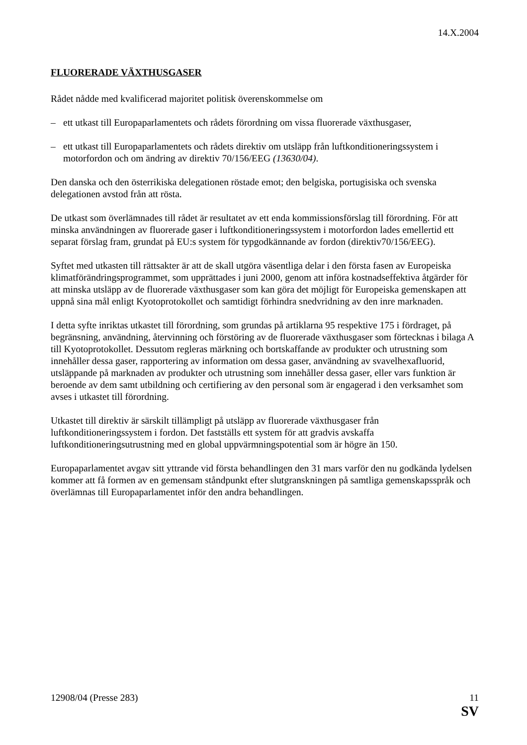14.X.2004
FLUORERADE VÄXTHUSGASER
Rådet nådde med kvalificerad majoritet politisk överenskommelse om
– ett utkast till Europaparlamentets och rådets förordning om vissa fluorerade växthusgaser,
– ett utkast till Europaparlamentets och rådets direktiv om utsläpp från luftkonditioneringssystem i motorfordon och om ändring av direktiv 70/156/EEG (13630/04).
Den danska och den österrikiska delegationen röstade emot; den belgiska, portugisiska och svenska delegationen avstod från att rösta.
De utkast som överlämnades till rådet är resultatet av ett enda kommissionsförslag till förordning. För att minska användningen av fluorerade gaser i luftkonditioneringssystem i motorfordon lades emellertid ett separat förslag fram, grundat på EU:s system för typgodkännande av fordon (direktiv70/156/EEG).
Syftet med utkasten till rättsakter är att de skall utgöra väsentliga delar i den första fasen av Europeiska klimatförändringsprogrammet, som upprättades i juni 2000, genom att införa kostnadseffektiva åtgärder för att minska utsläpp av de fluorerade växthusgaser som kan göra det möjligt för Europeiska gemenskapen att uppnå sina mål enligt Kyotoprotokollet och samtidigt förhindra snedvridning av den inre marknaden.
I detta syfte inriktas utkastet till förordning, som grundas på artiklarna 95 respektive 175 i fördraget, på begränsning, användning, återvinning och förstöring av de fluorerade växthusgaser som förtecknas i bilaga A till Kyotoprotokollet. Dessutom regleras märkning och bortskaffande av produkter och utrustning som innehåller dessa gaser, rapportering av information om dessa gaser, användning av svavelhexafluorid, utsläppande på marknaden av produkter och utrustning som innehåller dessa gaser, eller vars funktion är beroende av dem samt utbildning och certifiering av den personal som är engagerad i den verksamhet som avses i utkastet till förordning.
Utkastet till direktiv är särskilt tillämpligt på utsläpp av fluorerade växthusgaser från luftkonditioneringssystem i fordon. Det fastställs ett system för att gradvis avskaffa luftkonditioneringsutrustning med en global uppvärmningspotential som är högre än 150.
Europaparlamentet avgav sitt yttrande vid första behandlingen den 31 mars varför den nu godkända lydelsen kommer att få formen av en gemensam ståndpunkt efter slutgranskningen på samtliga gemenskapsspråk och överlämnas till Europaparlamentet inför den andra behandlingen.
12908/04 (Presse 283) 11
SV